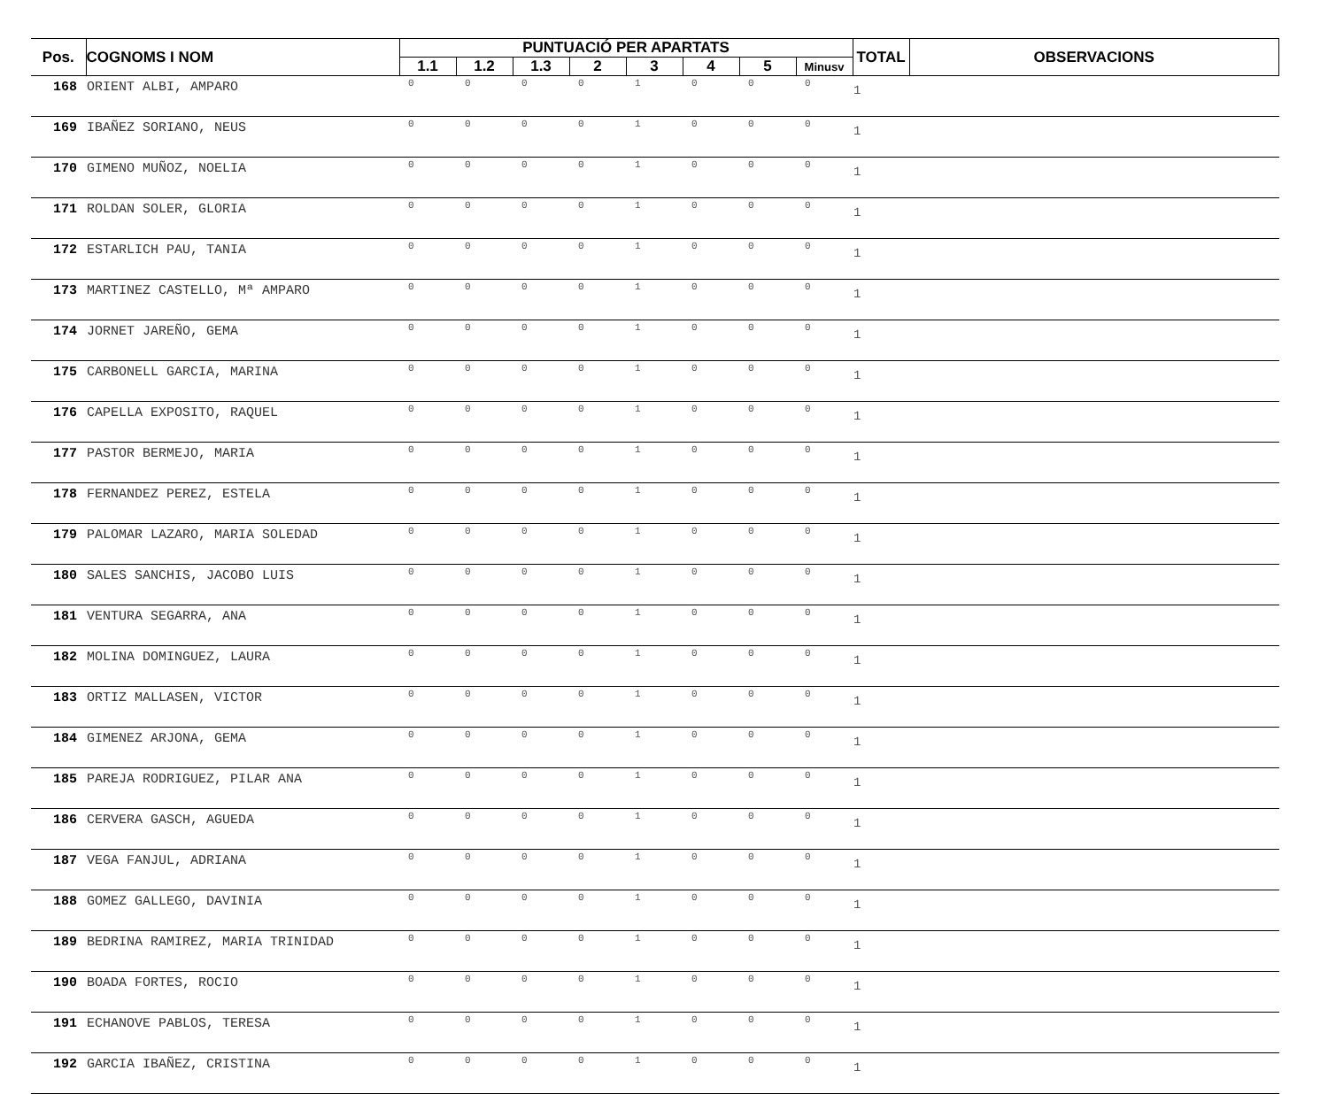| Pos. | COGNOMS I NOM | PUNTUACIÓ PER APARTATS | | | | | | | | TOTAL | OBSERVACIONS |
| --- | --- | --- | --- | --- | --- | --- | --- | --- | --- | --- | --- |
| | | 1.1 | 1.2 | 1.3 | 2 | 3 | 4 | 5 | Minusv | | |
| 168 | ORIENT ALBI, AMPARO | 0 | 0 | 0 | 0 | 1 | 0 | 0 | 0 | 1 | |
| 169 | IBAÑEZ SORIANO, NEUS | 0 | 0 | 0 | 0 | 1 | 0 | 0 | 0 | 1 | |
| 170 | GIMENO MUÑOZ, NOELIA | 0 | 0 | 0 | 0 | 1 | 0 | 0 | 0 | 1 | |
| 171 | ROLDAN SOLER, GLORIA | 0 | 0 | 0 | 0 | 1 | 0 | 0 | 0 | 1 | |
| 172 | ESTARLICH PAU, TANIA | 0 | 0 | 0 | 0 | 1 | 0 | 0 | 0 | 1 | |
| 173 | MARTINEZ CASTELLO, Mª AMPARO | 0 | 0 | 0 | 0 | 1 | 0 | 0 | 0 | 1 | |
| 174 | JORNET JAREÑO, GEMA | 0 | 0 | 0 | 0 | 1 | 0 | 0 | 0 | 1 | |
| 175 | CARBONELL GARCIA, MARINA | 0 | 0 | 0 | 0 | 1 | 0 | 0 | 0 | 1 | |
| 176 | CAPELLA EXPOSITO, RAQUEL | 0 | 0 | 0 | 0 | 1 | 0 | 0 | 0 | 1 | |
| 177 | PASTOR BERMEJO, MARIA | 0 | 0 | 0 | 0 | 1 | 0 | 0 | 0 | 1 | |
| 178 | FERNANDEZ PEREZ, ESTELA | 0 | 0 | 0 | 0 | 1 | 0 | 0 | 0 | 1 | |
| 179 | PALOMAR LAZARO, MARIA SOLEDAD | 0 | 0 | 0 | 0 | 1 | 0 | 0 | 0 | 1 | |
| 180 | SALES SANCHIS, JACOBO LUIS | 0 | 0 | 0 | 0 | 1 | 0 | 0 | 0 | 1 | |
| 181 | VENTURA SEGARRA, ANA | 0 | 0 | 0 | 0 | 1 | 0 | 0 | 0 | 1 | |
| 182 | MOLINA DOMINGUEZ, LAURA | 0 | 0 | 0 | 0 | 1 | 0 | 0 | 0 | 1 | |
| 183 | ORTIZ MALLASEN, VICTOR | 0 | 0 | 0 | 0 | 1 | 0 | 0 | 0 | 1 | |
| 184 | GIMENEZ ARJONA, GEMA | 0 | 0 | 0 | 0 | 1 | 0 | 0 | 0 | 1 | |
| 185 | PAREJA RODRIGUEZ, PILAR ANA | 0 | 0 | 0 | 0 | 1 | 0 | 0 | 0 | 1 | |
| 186 | CERVERA GASCH, AGUEDA | 0 | 0 | 0 | 0 | 1 | 0 | 0 | 0 | 1 | |
| 187 | VEGA FANJUL, ADRIANA | 0 | 0 | 0 | 0 | 1 | 0 | 0 | 0 | 1 | |
| 188 | GOMEZ GALLEGO, DAVINIA | 0 | 0 | 0 | 0 | 1 | 0 | 0 | 0 | 1 | |
| 189 | BEDRINA RAMIREZ, MARIA TRINIDAD | 0 | 0 | 0 | 0 | 1 | 0 | 0 | 0 | 1 | |
| 190 | BOADA FORTES, ROCIO | 0 | 0 | 0 | 0 | 1 | 0 | 0 | 0 | 1 | |
| 191 | ECHANOVE PABLOS, TERESA | 0 | 0 | 0 | 0 | 1 | 0 | 0 | 0 | 1 | |
| 192 | GARCIA IBAÑEZ, CRISTINA | 0 | 0 | 0 | 0 | 1 | 0 | 0 | 0 | 1 | |